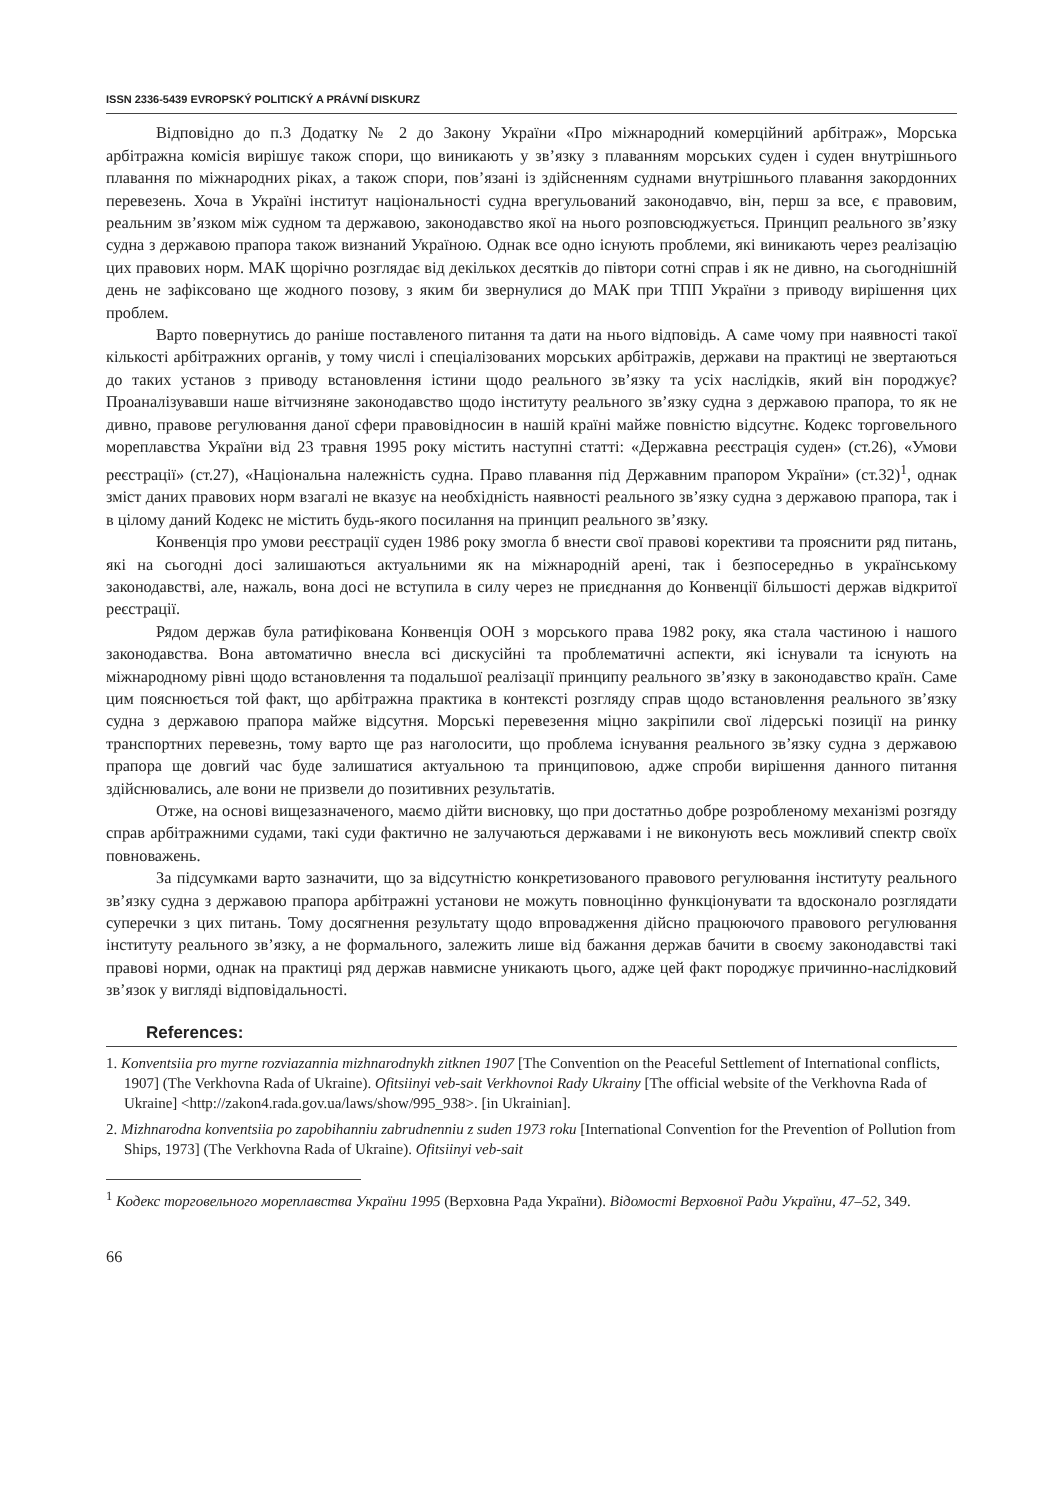ISSN 2336-5439 EVROPSKÝ POLITICKÝ A PRÁVNÍ DISKURZ
Відповідно до п.3 Додатку № 2 до Закону України «Про міжнародний комерційний арбітраж», Морська арбітражна комісія вирішує також спори, що виникають у зв’язку з плаванням морських суден і суден внутрішнього плавання по міжнародних ріках, а також спори, пов’язані із здійсненням суднами внутрішнього плавання закордонних перевезень. Хоча в Україні інститут національності судна врегульований законодавчо, він, перш за все, є правовим, реальним зв’язком між судном та державою, законодавство якої на нього розповсюджується. Принцип реального зв’язку судна з державою прапора також визнаний Україною. Однак все одно існують проблеми, які виникають через реалізацію цих правових норм. МАК щорічно розглядає від декількох десятків до півтори сотні справ і як не дивно, на сьогоднішній день не зафіксовано ще жодного позову, з яким би звернулися до МАК при ТПП України з приводу вирішення цих проблем.
Варто повернутись до раніше поставленого питання та дати на нього відповідь. А саме чому при наявності такої кількості арбітражних органів, у тому числі і спеціалізованих морських арбітражів, держави на практиці не звертаються до таких установ з приводу встановлення істини щодо реального зв’язку та усіх наслідків, який він породжує? Проаналізувавши наше вітчизняне законодавство щодо інституту реального зв’язку судна з державою прапора, то як не дивно, правове регулювання даної сфери правовідносин в нашій країні майже повністю відсутнє. Кодекс торговельного мореплавства України від 23 травня 1995 року містить наступні статті: «Державна реєстрація суден» (ст.26), «Умови реєстрації» (ст.27), «Національна належність судна. Право плавання під Державним прапором України» (ст.32)<sup>1</sup>, однак зміст даних правових норм взагалі не вказує на необхідність наявності реального зв’язку судна з державою прапора, так і в цілому даний Кодекс не містить будь-якого посилання на принцип реального зв’язку.
Конвенція про умови реєстрації суден 1986 року змогла б внести свої правові корективи та прояснити ряд питань, які на сьогодні досі залишаються актуальними як на міжнародній арені, так і безпосередньо в українському законодавстві, але, нажаль, вона досі не вступила в силу через не приєднання до Конвенції більшості держав відкритої реєстрації.
Рядом держав була ратифікована Конвенція ООН з морського права 1982 року, яка стала частиною і нашого законодавства. Вона автоматично внесла всі дискусійні та проблематичні аспекти, які існували та існують на міжнародному рівні щодо встановлення та подальшої реалізації принципу реального зв’язку в законодавство країн. Саме цим пояснюється той факт, що арбітражна практика в контексті розгляду справ щодо встановлення реального зв’язку судна з державою прапора майже відсутня. Морські перевезення міцно закріпили свої лідерські позиції на ринку транспортних перевезнь, тому варто ще раз наголосити, що проблема існування реального зв’язку судна з державою прапора ще довгий час буде залишатися актуальною та принциповою, адже спроби вирішення данного питання здійснювались, але вони не призвели до позитивних результатів.
Отже, на основі вищезазначеного, маємо дійти висновку, що при достатньо добре розробленому механізмі розгяду справ арбітражними судами, такі суди фактично не залучаються державами і не виконують весь можливий спектр своїх повноважень.
За підсумками варто зазначити, що за відсутністю конкретизованого правового регулювання інституту реального зв’язку судна з державою прапора арбітражні установи не можуть повноцінно функціонувати та вдосконало розглядати суперечки з цих питань. Тому досягнення результату щодо впровадження дійсно працюючого правового регулювання інституту реального зв’язку, а не формального, залежить лише від бажання держав бачити в своєму законодавстві такі правові норми, однак на практиці ряд держав навмисне уникають цього, адже цей факт породжує причинно-наслідковий зв’язок у вигляді відповідальності.
References:
1. Konventsiia pro myrne rozviazannia mizhnarodnykh zitknen 1907 [The Convention on the Peaceful Settlement of International conflicts, 1907] (The Verkhovna Rada of Ukraine). Ofitsiinyi veb-sait Verkhovnoi Rady Ukrainy [The official website of the Verkhovna Rada of Ukraine] <http://zakon4.rada.gov.ua/laws/show/995_938>. [in Ukrainian].
2. Mizhnarodna konventsiia po zapobihanniu zabrudnenniu z suden 1973 roku [International Convention for the Prevention of Pollution from Ships, 1973] (The Verkhovna Rada of Ukraine). Ofitsiinyi veb-sait
<sup>1</sup> Кодекс торговельного мореплавства України 1995 (Верховна Рада України). Відомості Верховної Ради України, 47–52, 349.
66